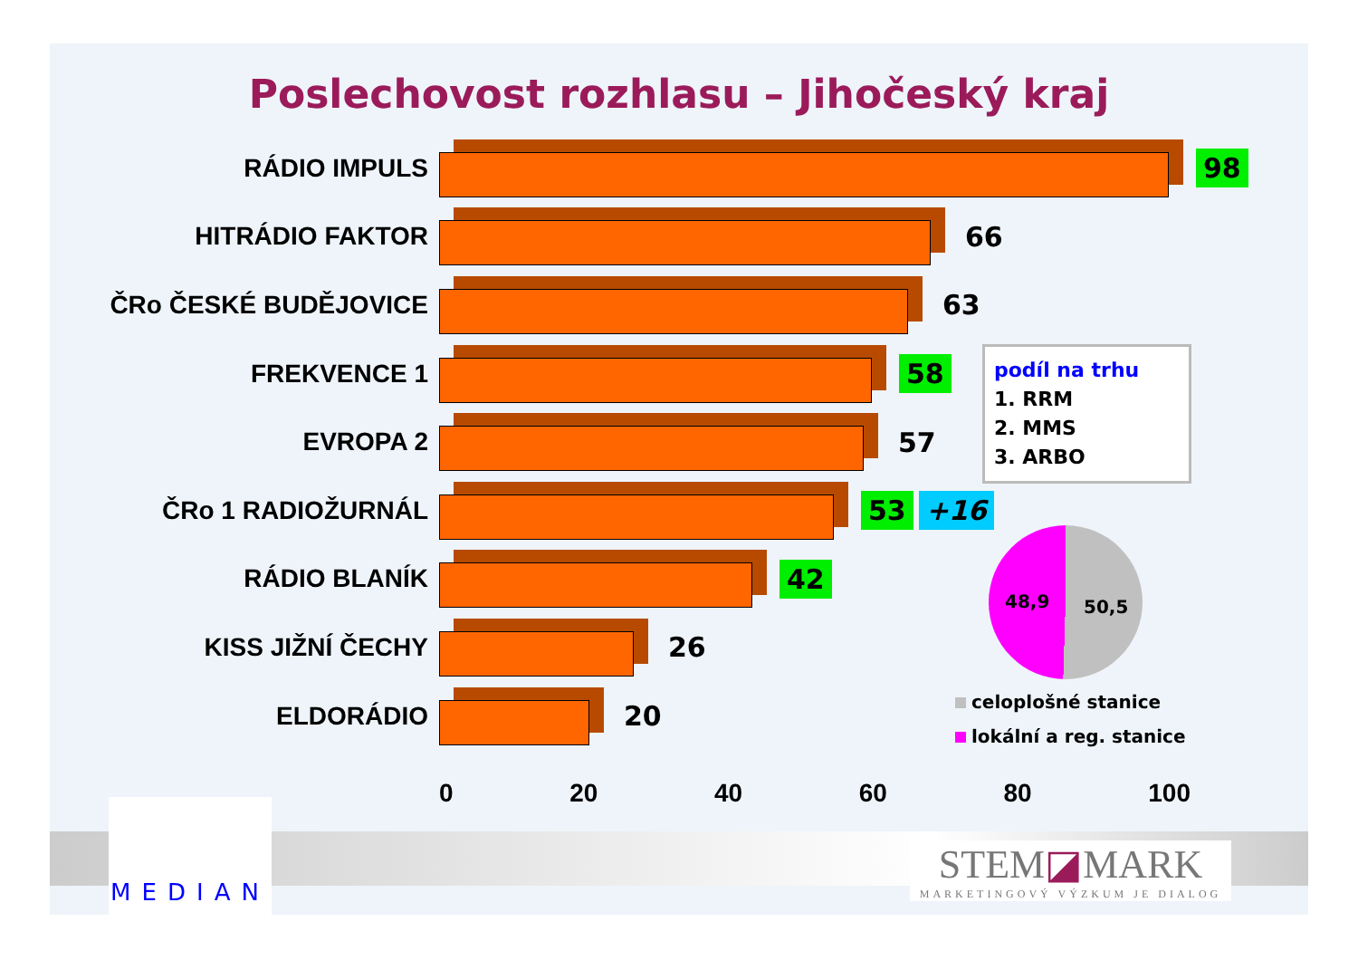Poslechovost rozhlasu – Jihočeský kraj
RÁDIO IMPULS
98
HITRÁDIO FAKTOR
66
ČRo ČESKÉ BUDĚJOVICE
63
FREKVENCE 1
58
EVROPA 2
57
ČRo 1 RADIOŽURNÁL
53 +16
RÁDIO BLANÍK
42
KISS JIŽNÍ ČECHY
26
ELDORÁDIO
20
0 20 40 60 80 100
podíl na trhu
1. RRM
2. MMS
3. ARBO
48,9 50,5
celoplošné stanice
lokální a reg. stanice
MEDIAN
STEM◪MARK
MARKETINGOVÝ VÝZKUM JE DIALOG